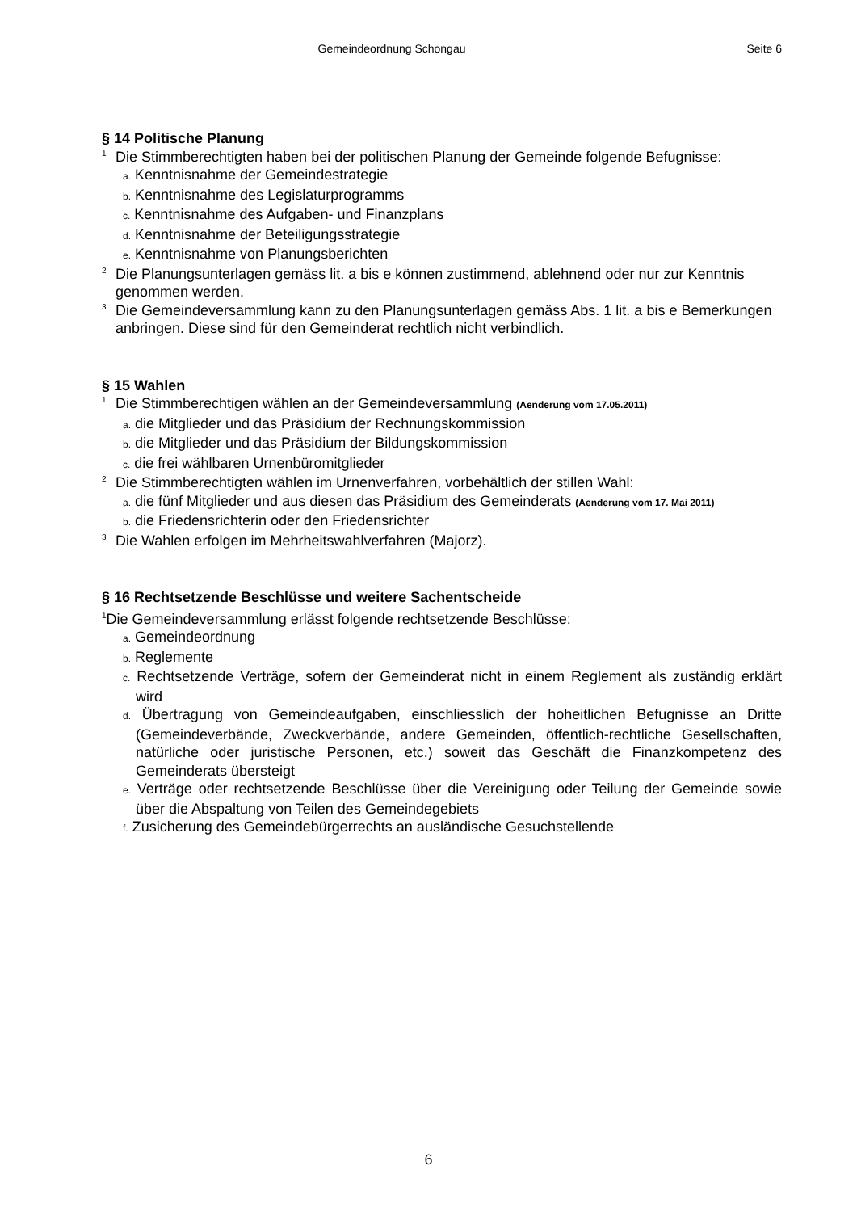Gemeindeordnung Schongau Seite 6
§ 14 Politische Planung
<sup>1</sup> Die Stimmberechtigten haben bei der politischen Planung der Gemeinde folgende Befugnisse:
a. Kenntnisnahme der Gemeindestrategie
b. Kenntnisnahme des Legislaturprogramms
c. Kenntnisnahme des Aufgaben- und Finanzplans
d. Kenntnisnahme der Beteiligungsstrategie
e. Kenntnisnahme von Planungsberichten
<sup>2</sup> Die Planungsunterlagen gemäss lit. a bis e können zustimmend, ablehnend oder nur zur Kenntnis genommen werden.
<sup>3</sup> Die Gemeindeversammlung kann zu den Planungsunterlagen gemäss Abs. 1 lit. a bis e Bemerkungen anbringen. Diese sind für den Gemeinderat rechtlich nicht verbindlich.
§ 15 Wahlen
<sup>1</sup> Die Stimmberechtigen wählen an der Gemeindeversammlung (Aenderung vom 17.05.2011)
a. die Mitglieder und das Präsidium der Rechnungskommission
b. die Mitglieder und das Präsidium der Bildungskommission
c. die frei wählbaren Urnenbüromitglieder
<sup>2</sup> Die Stimmberechtigten wählen im Urnenverfahren, vorbehältlich der stillen Wahl:
a. die fünf Mitglieder und aus diesen das Präsidium des Gemeinderats (Aenderung vom 17. Mai 2011)
b. die Friedensrichterin oder den Friedensrichter
<sup>3</sup> Die Wahlen erfolgen im Mehrheitswahlverfahren (Majorz).
§ 16 Rechtsetzende Beschlüsse und weitere Sachentscheide
<sup>1</sup> Die Gemeindeversammlung erlässt folgende rechtsetzende Beschlüsse:
a. Gemeindeordnung
b. Reglemente
c. Rechtsetzende Verträge, sofern der Gemeinderat nicht in einem Reglement als zuständig erklärt wird
d. Übertragung von Gemeindeaufgaben, einschliesslich der hoheitlichen Befugnisse an Dritte (Gemeindeverbände, Zweckverbände, andere Gemeinden, öffentlich-rechtliche Gesellschaften, natürliche oder juristische Personen, etc.) soweit das Geschäft die Finanzkompetenz des Gemeinderats übersteigt
e. Verträge oder rechtsetzende Beschlüsse über die Vereinigung oder Teilung der Gemeinde sowie über die Abspaltung von Teilen des Gemeindegebiets
f. Zusicherung des Gemeindebürgerrechts an ausländische Gesuchstellende
6